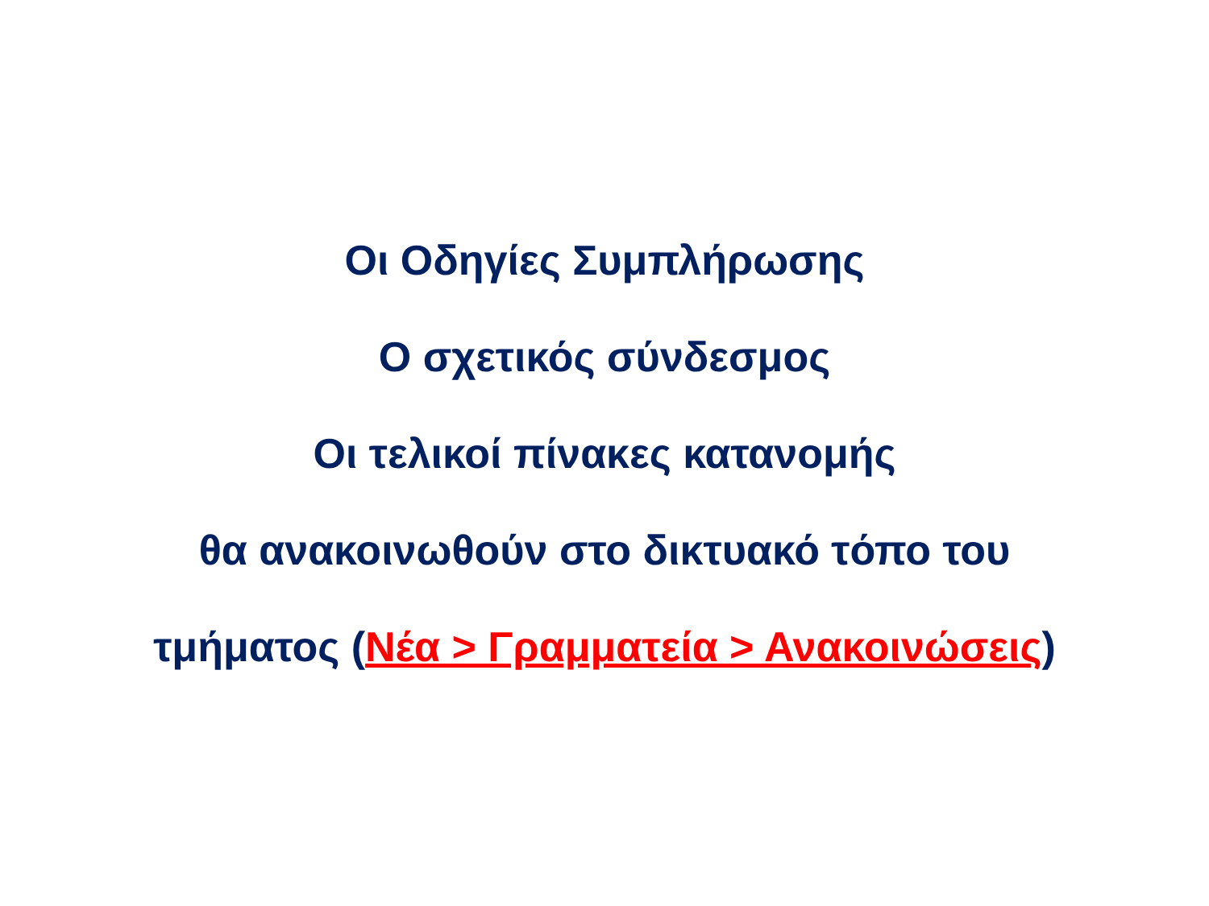Οι Οδηγίες Συμπλήρωσης
Ο σχετικός σύνδεσμος
Οι τελικοί πίνακες κατανομής
θα ανακοινωθούν στο δικτυακό τόπο του
τμήματος (Νέα > Γραμματεία > Ανακοινώσεις)